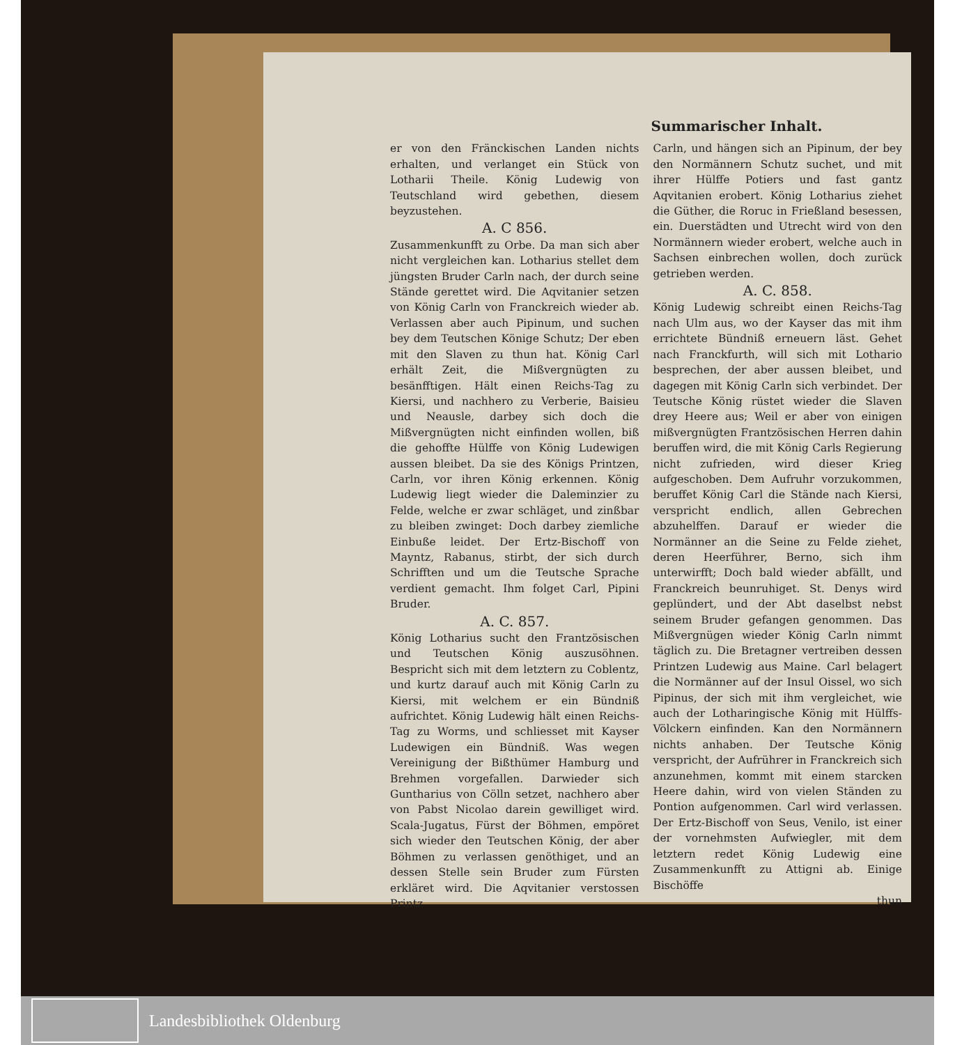Summarischer Inhalt.
er von den Fränckischen Landen nichts erhalten, und verlanget ein Stück von Lotharii Theile. König Ludewig von Teutschland wird gebethen, diesem beyzustehen.
A. C 856.
Zusammenkunfft zu Orbe. Da man sich aber nicht vergleichen kan. Lotharius stellet dem jüngsten Bruder Carln nach, der durch seine Stände gerettet wird. Die Aqvitanier setzen von König Carln von Franckreich wieder ab. Verlassen aber auch Pipinum, und suchen bey dem Teutschen Könige Schutz; Der eben mit den Slaven zu thun hat. König Carl erhält Zeit, die Mißvergnügten zu besänfftigen. Hält einen Reichs-Tag zu Kiersi, und nachhero zu Verberie, Baisieu und Neausle, darbey sich doch die Mißvergnügten nicht einfinden wollen, biß die gehoffte Hülffe von König Ludewigen aussen bleibet. Da sie des Königs Printzen, Carln, vor ihren König erkennen. König Ludewig liegt wieder die Daleminzier zu Felde, welche er zwar schläget, und zinßbar zu bleiben zwinget: Doch darbey ziemliche Einbuße leidet. Der Ertz-Bischoff von Mayntz, Rabanus, stirbt, der sich durch Schrifften und um die Teutsche Sprache verdient gemacht. Ihm folget Carl, Pipini Bruder.
A. C. 857.
König Lotharius sucht den Frantzösischen und Teutschen König auszusöhnen. Bespricht sich mit dem letztern zu Coblentz, und kurtz darauf auch mit König Carln zu Kiersi, mit welchem er ein Bündniß aufrichtet. König Ludewig hält einen Reichs-Tag zu Worms, und schliesset mit Kayser Ludewigen ein Bündniß. Was wegen Vereinigung der Bißthümer Hamburg und Brehmen vorgefallen. Darwieder sich Guntharius von Cölln setzet, nachhero aber von Pabst Nicolao darein gewilliget wird. Scala-Jugatus, Fürst der Böhmen, empöret sich wieder den Teutschen König, der aber Böhmen zu verlassen genöthiget, und an dessen Stelle sein Bruder zum Fürsten erkläret wird. Die Aqvitanier verstossen Printz
Carln, und hängen sich an Pipinum, der bey den Normännern Schutz suchet, und mit ihrer Hülffe Potiers und fast gantz Aqvitanien erobert. König Lotharius ziehet die Güther, die Roruc in Frießland besessen, ein. Duerstädten und Utrecht wird von den Normännern wieder erobert, welche auch in Sachsen einbrechen wollen, doch zurück getrieben werden.
A. C. 858.
König Ludewig schreibt einen Reichs-Tag nach Ulm aus, wo der Kayser das mit ihm errichtete Bündniß erneuern läst. Gehet nach Franckfurth, will sich mit Lothario besprechen, der aber aussen bleibet, und dagegen mit König Carln sich verbindet. Der Teutsche König rüstet wieder die Slaven drey Heere aus; Weil er aber von einigen mißvergnügten Frantzösischen Herren dahin beruffen wird, die mit König Carls Regierung nicht zufrieden, wird dieser Krieg aufgeschoben. Dem Aufruhr vorzukommen, beruffet König Carl die Stände nach Kiersi, verspricht endlich, allen Gebrechen abzuhelffen. Darauf er wieder die Normänner an die Seine zu Felde ziehet, deren Heerführer, Berno, sich ihm unterwirfft; Doch bald wieder abfällt, und Franckreich beunruhiget. St. Denys wird geplündert, und der Abt daselbst nebst seinem Bruder gefangen genommen. Das Mißvergnügen wieder König Carln nimmt täglich zu. Die Bretagner vertreiben dessen Printzen Ludewig aus Maine. Carl belagert die Normänner auf der Insul Oissel, wo sich Pipinus, der sich mit ihm vergleichet, wie auch der Lotharingische König mit Hülffs-Völckern einfinden. Kan den Normännern nichts anhaben. Der Teutsche König verspricht, der Aufrührer in Franckreich sich anzunehmen, kommt mit einem starcken Heere dahin, wird von vielen Ständen zu Pontion aufgenommen. Carl wird verlassen. Der Ertz-Bischoff von Seus, Venilo, ist einer der vornehmsten Aufwiegler, mit dem letztern redet König Ludewig eine Zusammenkunfft zu Attigni ab. Einige Bischöffe
thun
Landesbibliothek Oldenburg